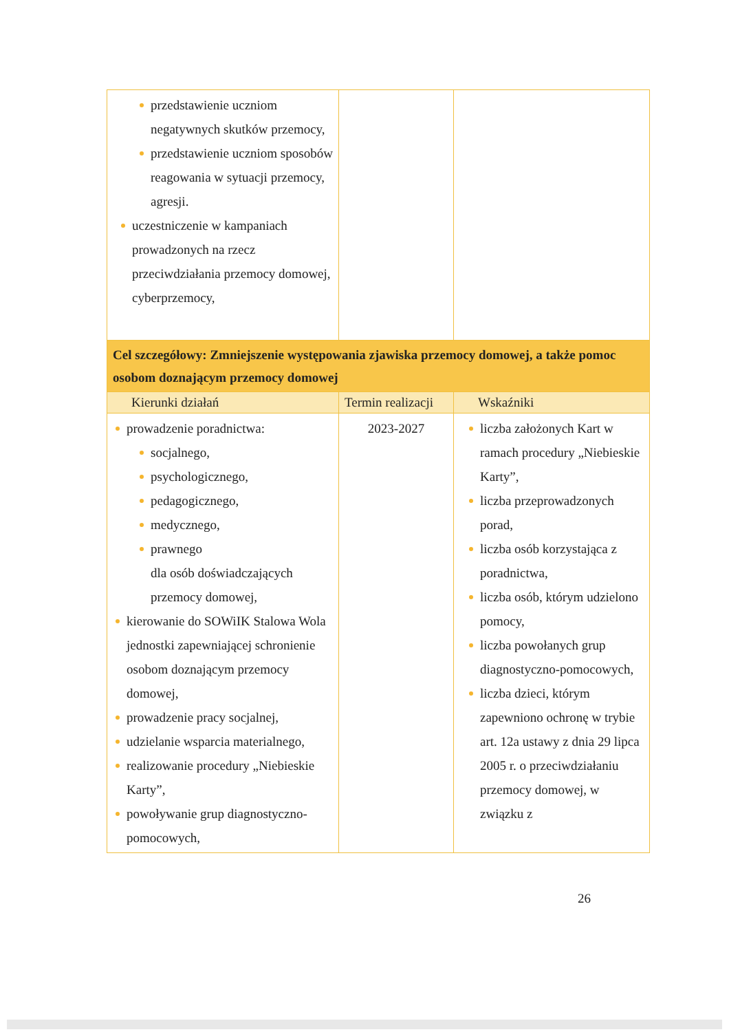| przedstawienie uczniom negatywnych skutków przemocy, przedstawienie uczniom sposobów reagowania w sytuacji przemocy, agresji. uczestniczenie w kampaniach prowadzonych na rzecz przeciwdziałania przemocy domowej, cyberprzemocy, | | |
| Cel szczegółowy: Zmniejszenie występowania zjawiska przemocy domowej, a także pomoc osobom doznającym przemocy domowej | | |
| Kierunki działań | Termin realizacji | Wskaźniki |
| prowadzenie poradnictwa: socjalnego, psychologicznego, pedagogicznego, medycznego, prawnego dla osób doświadczających przemocy domowej, kierowanie do SOWiIK Stalowa Wola jednostki zapewniającej schronienie osobom doznającym przemocy domowej, prowadzenie pracy socjalnej, udzielanie wsparcia materialnego, realizowanie procedury „Niebieskie Karty”, powoływanie grup diagnostyczno-pomocowych, | 2023-2027 | liczba założonych Kart w ramach procedury „Niebieskie Karty”, liczba przeprowadzonych porad, liczba osób korzystająca z poradnictwa, liczba osób, którym udzielono pomocy, liczba powołanych grup diagnostyczno-pomocowych, liczba dzieci, którym zapewniono ochronę w trybie art. 12a ustawy z dnia 29 lipca 2005 r. o przeciwdziałaniu przemocy domowej, w związku z |
26